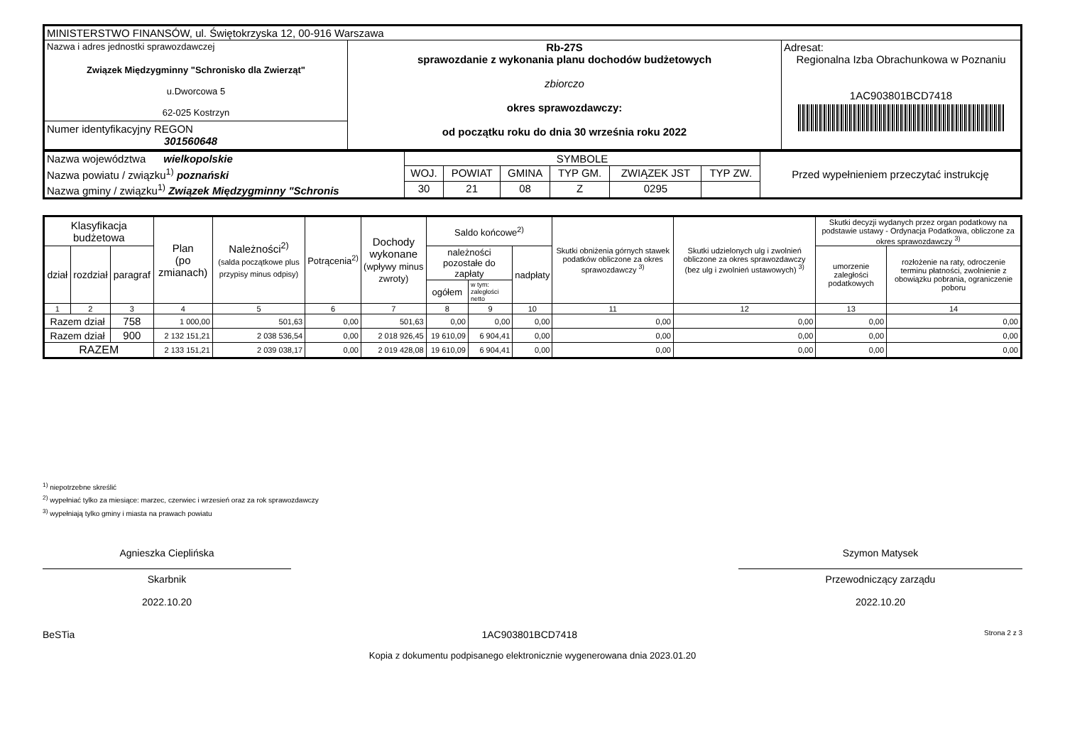| MINISTERSTWO FINANSÓW, ul. Świętokrzyska 12, 00-916 Warszawa | | |
| Nazwa i adres jednostki sprawozdawczej Związek Międzygminny "Schronisko dla Zwierząt" u.Dworcowa 5 62-025 Kostrzyn Numer identyfikacyjny REGON 301560648 | Rb-27S sprawozdanie z wykonania planu dochodów budżetowych zbiorczo okres sprawozdawczy: od początku roku do dnia 30 września roku 2022 | Adresat: Regionalna Izba Obrachunkowa w Poznaniu 1AC903801BCD7418 |
| Nazwa województwa wielkopolskie | SYMBOLE | | | | | | Przed wypełnieniem przeczytać instrukcję |
| Nazwa powiatu / związku<sup>1)</sup> poznański | WOJ. | POWIAT | GMINA | TYP GM. | ZWIĄZEK JST | TYP ZW. | |
| Nazwa gminy / związku<sup>1)</sup> Związek Międzygminny "Schronis | 30 | 21 | 08 | Z | 0295 | | |
| Klasyfikacja budżetowa | | | Plan (po zmianach) | Należności<sup>2)</sup> (salda początkowe plus przypisy minus odpisy) | Potrącenia<sup>2)</sup> | Dochody wykonane (wpływy minus zwroty) | Saldo końcowe<sup>2)</sup> | | | Skutki obniżenia górnych stawek podatków obliczone za okres sprawozdawczy <sup>3)</sup> | Skutki udzielonych ulg i zwolnień obliczone za okres sprawozdawczy (bez ulg i zwolnień ustawowych) <sup>3)</sup> | Skutki decyzji wydanych przez organ podatkowy na podstawie ustawy - Ordynacja Podatkowa, obliczone za okres sprawozdawczy <sup>3)</sup> | |
| --- | --- | --- | --- | --- | --- | --- | --- | --- | --- | --- | --- | --- | --- |
| dział | rozdział | paragraf | | | | | należności pozostałe do zapłaty | | nadpłaty | | | umorzenie zaległości podatkowych | rozłożenie na raty, odroczenie terminu płatności, zwolnienie z obowiązku pobrania, ograniczenie poboru |
| | | | | | | | ogółem | w tym: zaległości netto | | | | | |
| 1 | 2 | 3 | 4 | 5 | 6 | 7 | 8 | 9 | 10 | 11 | 12 | 13 | 14 |
| Razem dział | | 758 | 1 000,00 | 501,63 | 0,00 | 501,63 | 0,00 | 0,00 | 0,00 | 0,00 | 0,00 | 0,00 | 0,00 |
| Razem dział | | 900 | 2 132 151,21 | 2 038 536,54 | 0,00 | 2 018 926,45 | 19 610,09 | 6 904,41 | 0,00 | 0,00 | 0,00 | 0,00 | 0,00 |
| RAZEM | | | 2 133 151,21 | 2 039 038,17 | 0,00 | 2 019 428,08 | 19 610,09 | 6 904,41 | 0,00 | 0,00 | 0,00 | 0,00 | 0,00 |
<sup>1)</sup> niepotrzebne skreślić
<sup>2)</sup> wypełniać tylko za miesiące: marzec, czerwiec i wrzesień oraz za rok sprawozdawczy
<sup>3)</sup> wypełniają tylko gminy i miasta na prawach powiatu
Agnieszka Cieplińska
Skarbnik
2022.10.20
Szymon Matysek
Przewodniczący zarządu
2022.10.20
BeSTia 1AC903801BCD7418 Strona 2 z 3
Kopia z dokumentu podpisanego elektronicznie wygenerowana dnia 2023.01.20